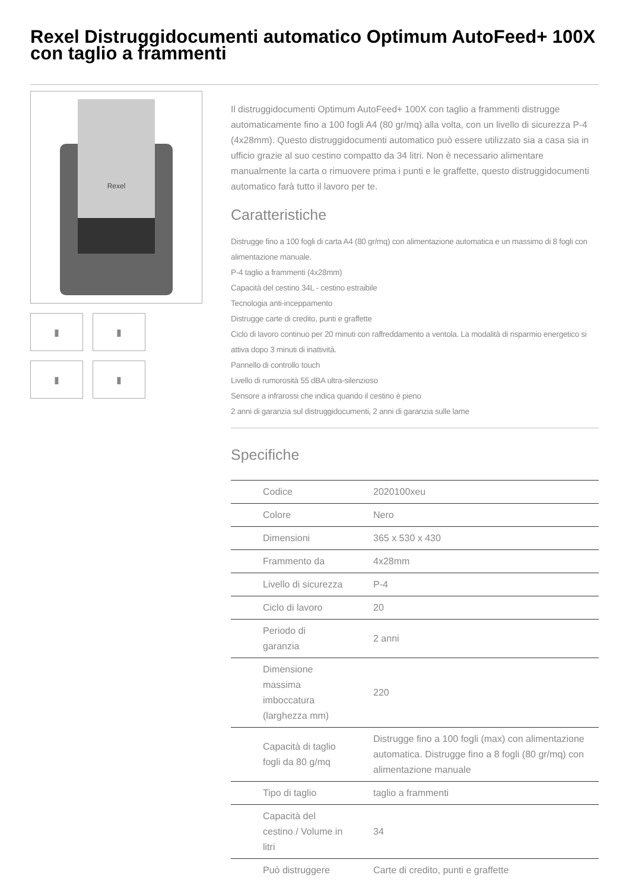Rexel Distruggidocumenti automatico Optimum AutoFeed+ 100X con taglio a frammenti
Rexel
▮
▮
▮
▮
Il distruggidocumenti Optimum AutoFeed+ 100X con taglio a frammenti distrugge automaticamente fino a 100 fogli A4 (80 gr/mq) alla volta, con un livello di sicurezza P-4 (4x28mm). Questo distruggidocumenti automatico può essere utilizzato sia a casa sia in ufficio grazie al suo cestino compatto da 34 litri. Non è necessario alimentare manualmente la carta o rimuovere prima i punti e le graffette, questo distruggidocumenti automatico farà tutto il lavoro per te.
Caratteristiche
Distrugge fino a 100 fogli di carta A4 (80 gr/mq) con alimentazione automatica e un massimo di 8 fogli con alimentazione manuale.
P-4 taglio a frammenti (4x28mm)
Capacità del cestino 34L - cestino estraibile
Tecnologia anti-inceppamento
Distrugge carte di credito, punti e graffette
Ciclo di lavoro continuo per 20 minuti con raffreddamento a ventola. La modalità di risparmio energetico si attiva dopo 3 minuti di inattività.
Pannello di controllo touch
Livello di rumorosità 55 dBA ultra-silenzioso
Sensore a infrarossi che indica quando il cestino è pieno
2 anni di garanzia sul distruggidocumenti, 2 anni di garanzia sulle lame
Specifiche
| Codice | 2020100xeu |
| Colore | Nero |
| Dimensioni | 365 x 530 x 430 |
| Frammento da | 4x28mm |
| Livello di sicurezza | P-4 |
| Ciclo di lavoro | 20 |
| Periodo di garanzia | 2 anni |
| Dimensione massima imboccatura (larghezza mm) | 220 |
| Capacità di taglio fogli da 80 g/mq | Distrugge fino a 100 fogli (max) con alimentazione automatica. Distrugge fino a 8 fogli (80 gr/mq) con alimentazione manuale |
| Tipo di taglio | taglio a frammenti |
| Capacità del cestino / Volume in litri | 34 |
| Può distruggere | Carte di credito, punti e graffette |